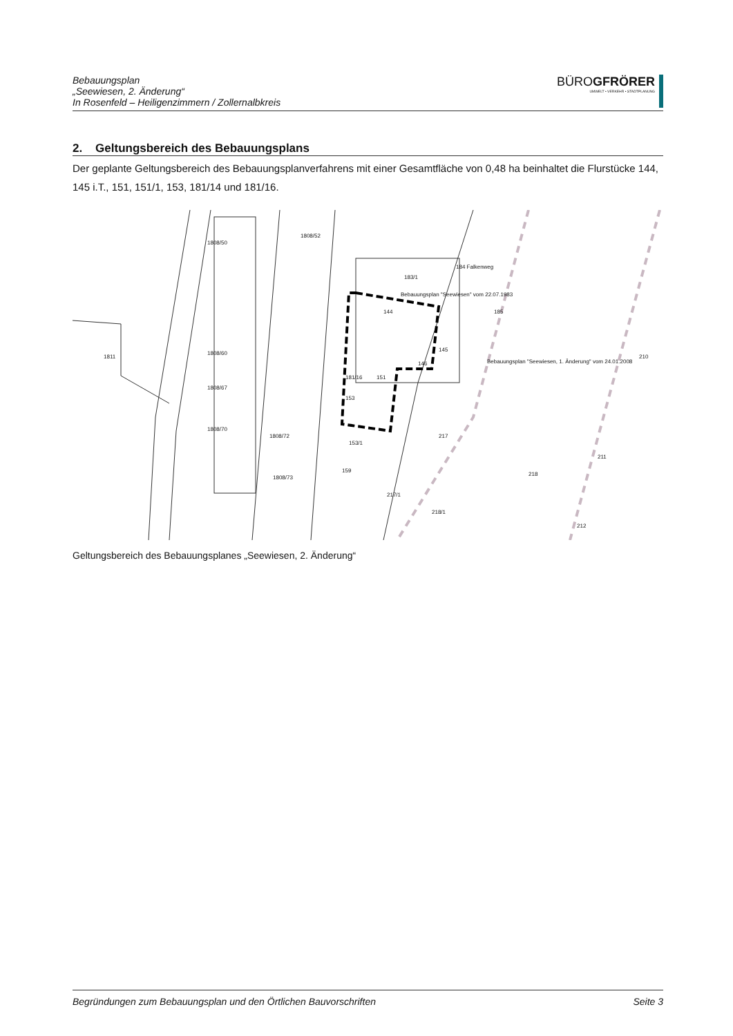Bebauungsplan
„Seewiesen, 2. Änderung“
In Rosenfeld – Heiligenzimmern / Zollernalbkreis
BÜROGFRÖRER
UMWELT • VERKEHR • STADTPLANUNG
2. Geltungsbereich des Bebauungsplans
Der geplante Geltungsbereich des Bebauungsplanverfahrens mit einer Gesamtfläche von 0,48 ha beinhaltet die Flurstücke 144, 145 i.T., 151, 151/1, 153, 181/14 und 181/16.
1811
1808/50
1808/52
183/1
184 Falkenweg
Bebauungsplan "Seewiesen" vom 22.07.1983
144
145
146
181/16
151
153
153/1
159
217/1
217
185
Bebauungsplan "Seewiesen, 1. Änderung" vom 24.01.2008
218
218/1
210
211
212
1808/60
1808/67
1808/70
1808/72
1808/73
Geltungsbereich des Bebauungsplanes „Seewiesen, 2. Änderung“
Begründungen zum Bebauungsplan und den Örtlichen Bauvorschriften Seite 3